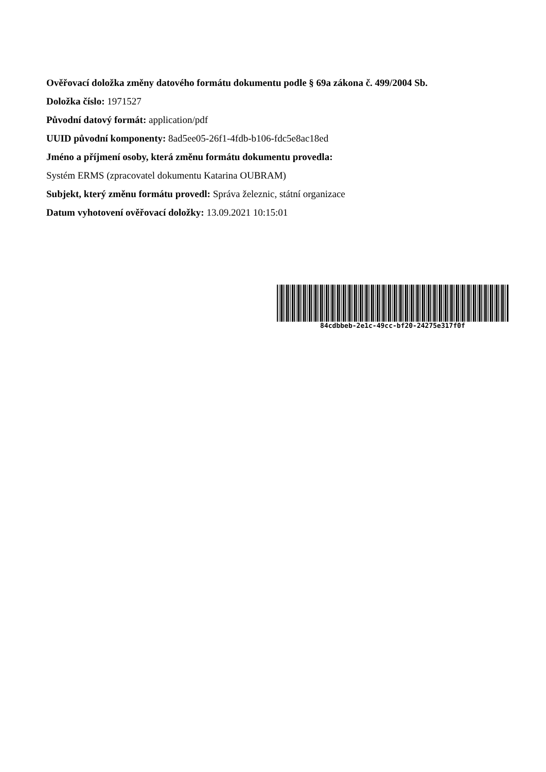Ověřovací doložka změny datového formátu dokumentu podle § 69a zákona č. 499/2004 Sb.
Doložka číslo: 1971527
Původní datový formát: application/pdf
UUID původní komponenty: 8ad5ee05-26f1-4fdb-b106-fdc5e8ac18ed
Jméno a příjmení osoby, která změnu formátu dokumentu provedla:
Systém ERMS (zpracovatel dokumentu Katarina OUBRAM)
Subjekt, který změnu formátu provedl: Správa železnic, státní organizace
Datum vyhotovení ověřovací doložky: 13.09.2021 10:15:01
84cdbbeb-2e1c-49cc-bf20-24275e317f0f